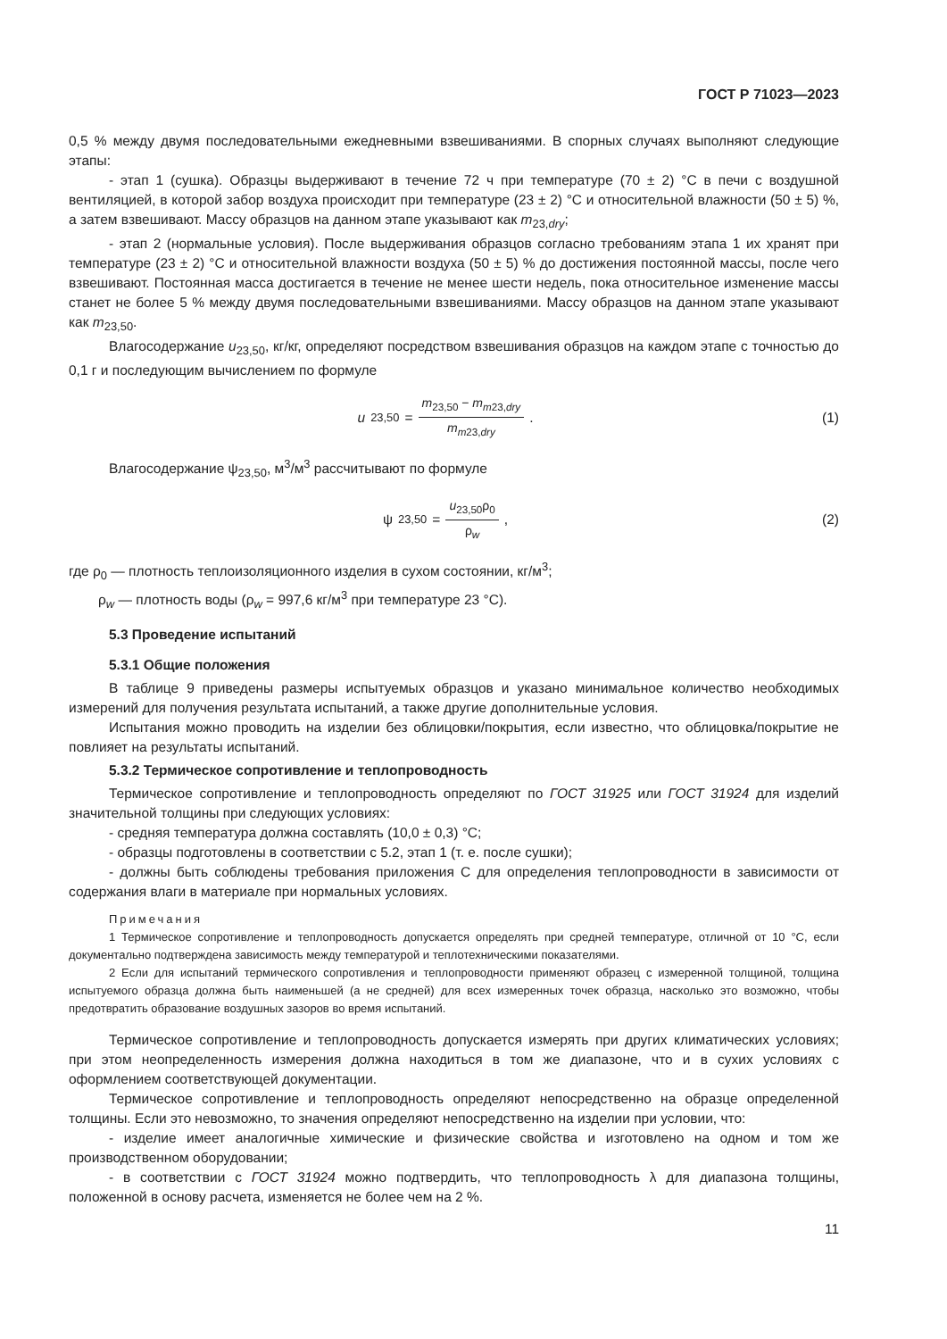ГОСТ Р 71023—2023
0,5 % между двумя последовательными ежедневными взвешиваниями. В спорных случаях выполняют следующие этапы:
- этап 1 (сушка). Образцы выдерживают в течение 72 ч при температуре (70 ± 2) °С в печи с воздушной вентиляцией, в которой забор воздуха происходит при температуре (23 ± 2) °С и относительной влажности (50 ± 5) %, а затем взвешивают. Массу образцов на данном этапе указывают как m<sub>23,dry</sub>;
- этап 2 (нормальные условия). После выдерживания образцов согласно требованиям этапа 1 их хранят при температуре (23 ± 2) °С и относительной влажности воздуха (50 ± 5) % до достижения постоянной массы, после чего взвешивают. Постоянная масса достигается в течение не менее шести недель, пока относительное изменение массы станет не более 5 % между двумя последовательными взвешиваниями. Массу образцов на данном этапе указывают как m<sub>23,50</sub>.
Влагосодержание u<sub>23,50</sub>, кг/кг, определяют посредством взвешивания образцов на каждом этапе с точностью до 0,1 г и последующим вычислением по формуле
u<sub>23,50</sub> = m<sub>23,50</sub> − m<sub>m23,dry</sub> m<sub>m23,dry</sub>.
(1)
Влагосодержание ψ<sub>23,50</sub>, м<sup>3</sup>/м<sup>3</sup> рассчитывают по формуле
ψ<sub>23,50</sub> = u<sub>23,50</sub>ρ<sub>0</sub> ρ<sub>w</sub>, (2)
где ρ<sub>0</sub> — плотность теплоизоляционного изделия в сухом состоянии, кг/м<sup>3</sup>;
ρ<sub>w</sub> — плотность воды (ρ<sub>w</sub> = 997,6 кг/м<sup>3</sup> при температуре 23 °С).
5.3 Проведение испытаний
5.3.1 Общие положения
В таблице 9 приведены размеры испытуемых образцов и указано минимальное количество необходимых измерений для получения результата испытаний, а также другие дополнительные условия.
Испытания можно проводить на изделии без облицовки/покрытия, если известно, что облицовка/покрытие не повлияет на результаты испытаний.
5.3.2 Термическое сопротивление и теплопроводность
Термическое сопротивление и теплопроводность определяют по ГОСТ 31925 или ГОСТ 31924 для изделий значительной толщины при следующих условиях:
- средняя температура должна составлять (10,0 ± 0,3) °С;
- образцы подготовлены в соответствии с 5.2, этап 1 (т. е. после сушки);
- должны быть соблюдены требования приложения С для определения теплопроводности в зависимости от содержания влаги в материале при нормальных условиях.
Примечания
1 Термическое сопротивление и теплопроводность допускается определять при средней температуре, отличной от 10 °С, если документально подтверждена зависимость между температурой и теплотехническими показателями.
2 Если для испытаний термического сопротивления и теплопроводности применяют образец с измеренной толщиной, толщина испытуемого образца должна быть наименьшей (а не средней) для всех измеренных точек образца, насколько это возможно, чтобы предотвратить образование воздушных зазоров во время испытаний.
Термическое сопротивление и теплопроводность допускается измерять при других климатических условиях; при этом неопределенность измерения должна находиться в том же диапазоне, что и в сухих условиях с оформлением соответствующей документации.
Термическое сопротивление и теплопроводность определяют непосредственно на образце определенной толщины. Если это невозможно, то значения определяют непосредственно на изделии при условии, что:
- изделие имеет аналогичные химические и физические свойства и изготовлено на одном и том же производственном оборудовании;
- в соответствии с ГОСТ 31924 можно подтвердить, что теплопроводность λ для диапазона толщины, положенной в основу расчета, изменяется не более чем на 2 %.
11